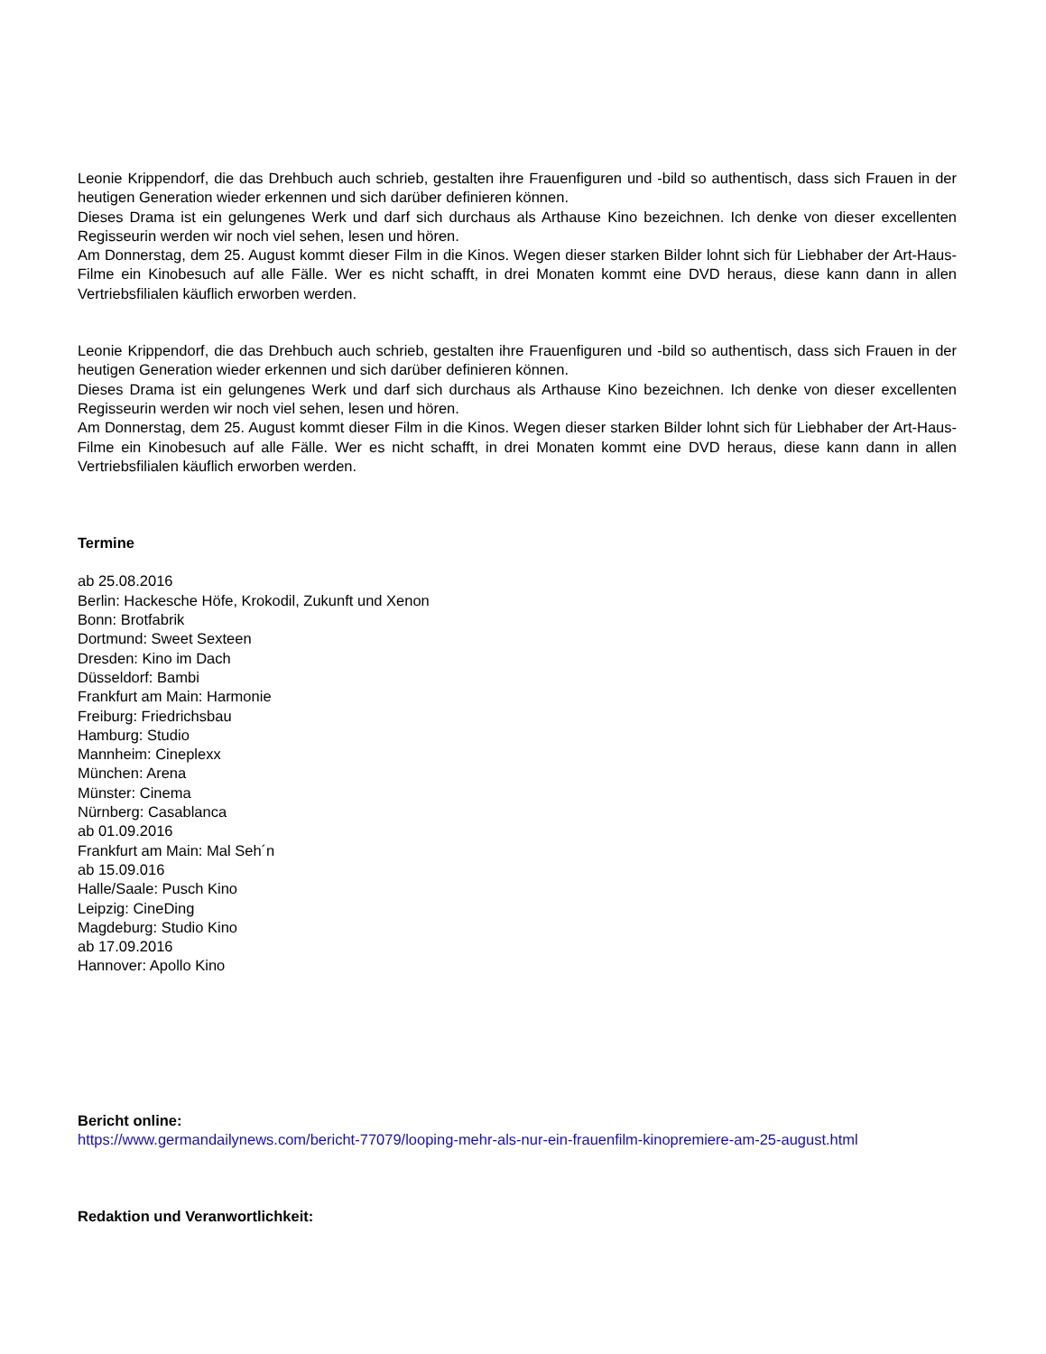Leonie Krippendorf, die das Drehbuch auch schrieb, gestalten ihre Frauenfiguren und -bild so authentisch, dass sich Frauen in der heutigen Generation wieder erkennen und sich darüber definieren können.
Dieses Drama ist ein gelungenes Werk und darf sich durchaus als Arthause Kino bezeichnen. Ich denke von dieser excellenten Regisseurin werden wir noch viel sehen, lesen und hören.
Am Donnerstag, dem 25. August kommt dieser Film in die Kinos. Wegen dieser starken Bilder lohnt sich für Liebhaber der Art-Haus-Filme ein Kinobesuch auf alle Fälle. Wer es nicht schafft, in drei Monaten kommt eine DVD heraus, diese kann dann in allen Vertriebsfilialen käuflich erworben werden.
Leonie Krippendorf, die das Drehbuch auch schrieb, gestalten ihre Frauenfiguren und -bild so authentisch, dass sich Frauen in der heutigen Generation wieder erkennen und sich darüber definieren können.
Dieses Drama ist ein gelungenes Werk und darf sich durchaus als Arthause Kino bezeichnen. Ich denke von dieser excellenten Regisseurin werden wir noch viel sehen, lesen und hören.
Am Donnerstag, dem 25. August kommt dieser Film in die Kinos. Wegen dieser starken Bilder lohnt sich für Liebhaber der Art-Haus-Filme ein Kinobesuch auf alle Fälle. Wer es nicht schafft, in drei Monaten kommt eine DVD heraus, diese kann dann in allen Vertriebsfilialen käuflich erworben werden.
Termine
ab 25.08.2016
Berlin: Hackesche Höfe, Krokodil, Zukunft und Xenon
Bonn: Brotfabrik
Dortmund: Sweet Sexteen
Dresden: Kino im Dach
Düsseldorf: Bambi
Frankfurt am Main: Harmonie
Freiburg: Friedrichsbau
Hamburg: Studio
Mannheim: Cineplexx
München: Arena
Münster: Cinema
Nürnberg: Casablanca
ab 01.09.2016
Frankfurt am Main: Mal Seh´n
ab 15.09.016
Halle/Saale: Pusch Kino
Leipzig: CineDing
Magdeburg: Studio Kino
ab 17.09.2016
Hannover: Apollo Kino
Bericht online:
https://www.germandailynews.com/bericht-77079/looping-mehr-als-nur-ein-frauenfilm-kinopremiere-am-25-august.html
Redaktion und Veranwortlichkeit: